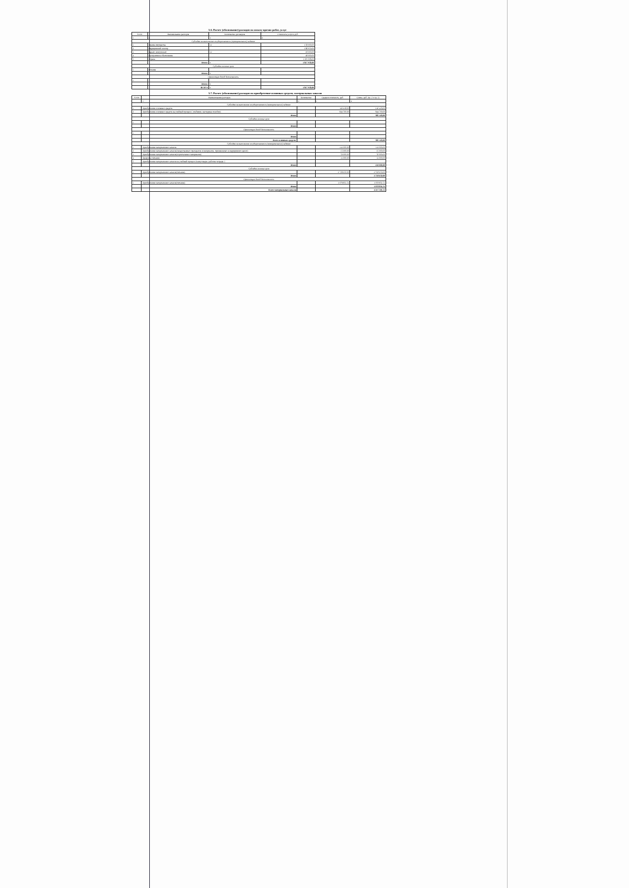5.6. Расчет (обоснование) расходов на оплату прочих работ, услуг
| N п/п | Наименование расходов | Количество договоров | Стоимость услуги, руб. |
| --- | --- | --- | --- |
| 1 | 2 | 3 | 4 |
| Субсидии на выполнение государственного (муниципального) задания | | | |
| 1 | Оценка имущества | 12 | 158 000,00 |
| 2 | Медицинский осмотр | | 188 950,00 |
| 3 | Гарант, консультант | 12 | 18 000,00 |
| 4 | Программное обеспечение | | 48 000,00 |
| 5 | Охрана | | 1 399 008,00 |
| | Итого: | x | 1 817 958,00 |
| Субсидии на иные цели | | | |
| 1 | питание | | - |
| | Итого: | x | - |
| Приносящая доход деятельность | | | |
| 1 | | | |
| | Итого: | x | - |
| | ВСЕГО | x | 1 817 958,00 |
5.7. Расчет (обоснование) расходов на приобретение основных средств, материальных запасов
| N п/п | Наименование расходов | Количество | Средняя стоимость, руб. | Сумма, руб. (гр. 2 x гр. 3) |
| --- | --- | --- | --- | --- |
| | 1 | 2 | 3 | 4 |
| Субсидии на выполнение государственного (муниципального) задания | | | | |
| 1 | Приобретение основных средств | | 140 418,00 | 140 418,00 |
| 2 | Приобретение основных средств на учебный процесс ( учебники, наглядные пособия) | | 844 700,00 | 844 700,00 |
| | Итого | | | 985 118,00 |
| Субсидии на иные цели | | | | |
| 1 | | | - | - |
| | Итого | | | - |
| Приносящая доход деятельность | | | | |
| 1 | | | | |
| | Итого | | | - |
| | Всего основных средств: | | | 985 118,00 |
| Субсидии на выполнение государственного (муниципального) задания | | | | |
| 1 | Приобретение материальных запасов | | 332 000,00 | 332 000,00 |
| 2 | Приобретение материальных запасов(лекарственных препаратов и материалов, применяемых в медицинских целях) | | 15 000,00 | 15 000,00 |
| 3 | Приобретение материальных запасов(строительных материалов) | | 50 000,00 | 50 000,00 |
| 4 | Продукты питания | | 33 000,00 | 33 000,00 |
| 5 | Приобретение материальных запасов на учебный процесс (канц.товары, рабочие тетради, ) | | | - |
| | Итого | | | 430 000,00 |
| Субсидии на иные цели | | | | |
| 1 | Приобретение материальных запасов(питание) | | 2 728 650,00 | 2 728 650,00 |
| | Итого | | | 2 728 650,00 |
| Приносящая доход деятельность | | | | |
| 1 | Приобретение материальных запасов(питание) | | 1 078 851,53 | 1 078 851,53 |
| | Итого | | | 1 078 851,53 |
| | Всего материальных запасов | | | 4 237 501,53 |